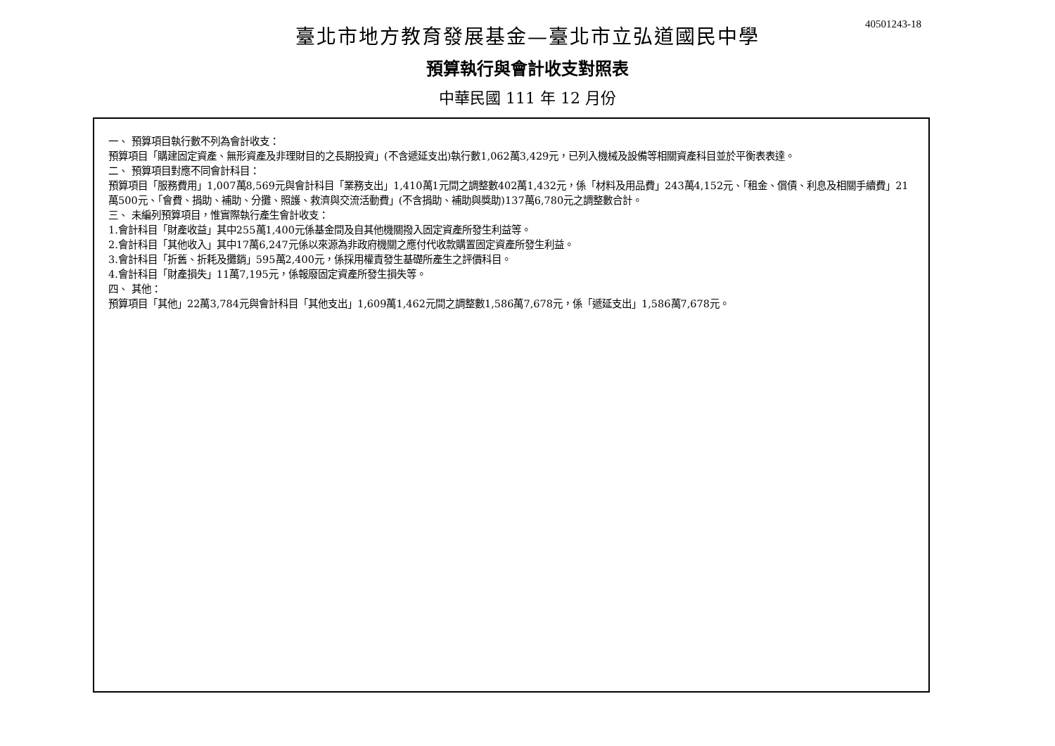40501243-18
臺北市地方教育發展基金—臺北市立弘道國民中學
預算執行與會計收支對照表
中華民國 111 年 12 月份
一、 預算項目執行數不列為會計收支：
預算項目「購建固定資產、無形資產及非理財目的之長期投資」(不含遞延支出)執行數1,062萬3,429元，已列入機械及設備等相關資產科目並於平衡表表達。
二、 預算項目對應不同會計科目：
預算項目「服務費用」1,007萬8,569元與會計科目「業務支出」1,410萬1元間之調整數402萬1,432元，係「材料及用品費」243萬4,152元、「租金、償債、利息及相關手續費」21萬500元、「會費、捐助、補助、分攤、照護、救濟與交流活動費」(不含捐助、補助與獎助)137萬6,780元之調整數合計。
三、 未編列預算項目，惟實際執行產生會計收支：
1.會計科目「財產收益」其中255萬1,400元係基金間及自其他機關撥入固定資產所發生利益等。
2.會計科目「其他收入」其中17萬6,247元係以來源為非政府機關之應付代收款購置固定資產所發生利益。
3.會計科目「折舊、折耗及攤銷」595萬2,400元，係採用權責發生基礎所產生之評價科目。
4.會計科目「財產損失」11萬7,195元，係報廢固定資產所發生損失等。
四、 其他：
預算項目「其他」22萬3,784元與會計科目「其他支出」1,609萬1,462元間之調整數1,586萬7,678元，係「遞延支出」1,586萬7,678元。